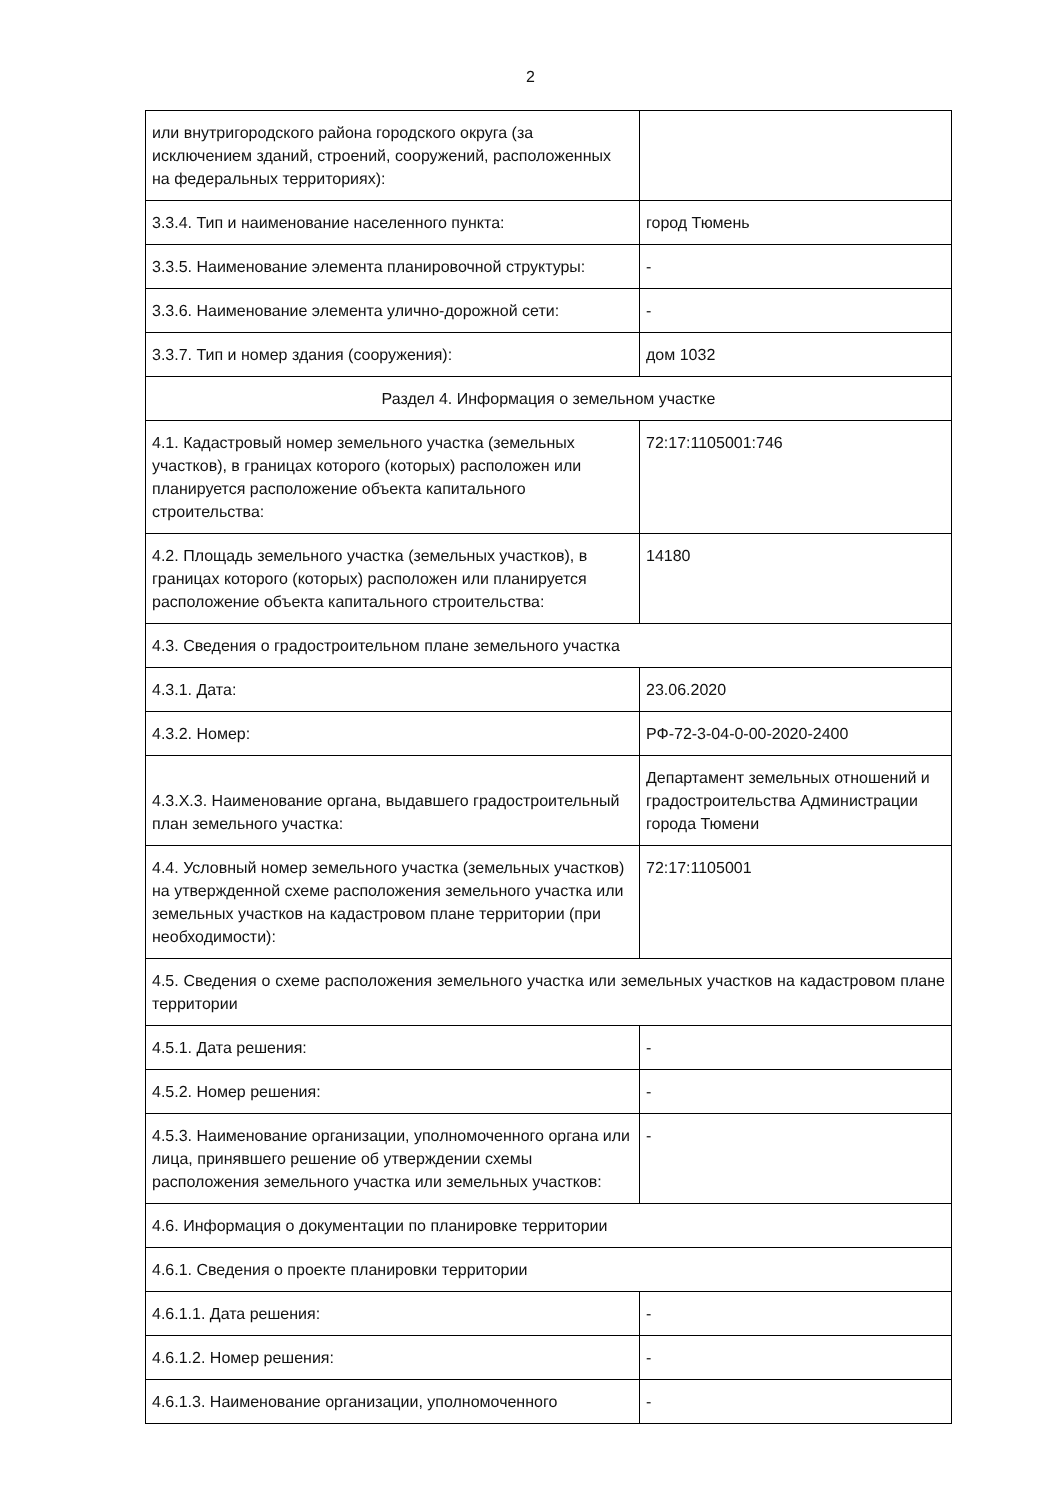2
| или внутригородского района городского округа (за исключением зданий, строений, сооружений, расположенных на федеральных территориях): | |
| 3.3.4. Тип и наименование населенного пункта: | город Тюмень |
| 3.3.5. Наименование элемента планировочной структуры: | - |
| 3.3.6. Наименование элемента улично-дорожной сети: | - |
| 3.3.7. Тип и номер здания (сооружения): | дом 1032 |
| Раздел 4. Информация о земельном участке | |
| 4.1. Кадастровый номер земельного участка (земельных участков), в границах которого (которых) расположен или планируется расположение объекта капитального строительства: | 72:17:1105001:746 |
| 4.2. Площадь земельного участка (земельных участков), в границах которого (которых) расположен или планируется расположение объекта капитального строительства: | 14180 |
| 4.3. Сведения о градостроительном плане земельного участка | |
| 4.3.1. Дата: | 23.06.2020 |
| 4.3.2. Номер: | РФ-72-3-04-0-00-2020-2400 |
| 4.3.Х.3. Наименование органа, выдавшего градостроительный план земельного участка: | Департамент земельных отношений и градостроительства Администрации города Тюмени |
| 4.4. Условный номер земельного участка (земельных участков) на утвержденной схеме расположения земельного участка или земельных участков на кадастровом плане территории (при необходимости): | 72:17:1105001 |
| 4.5. Сведения о схеме расположения земельного участка или земельных участков на кадастровом плане территории | |
| 4.5.1. Дата решения: | - |
| 4.5.2. Номер решения: | - |
| 4.5.3. Наименование организации, уполномоченного органа или лица, принявшего решение об утверждении схемы расположения земельного участка или земельных участков: | - |
| 4.6. Информация о документации по планировке территории | |
| 4.6.1. Сведения о проекте планировки территории | |
| 4.6.1.1. Дата решения: | - |
| 4.6.1.2. Номер решения: | - |
| 4.6.1.3. Наименование организации, уполномоченного | - |